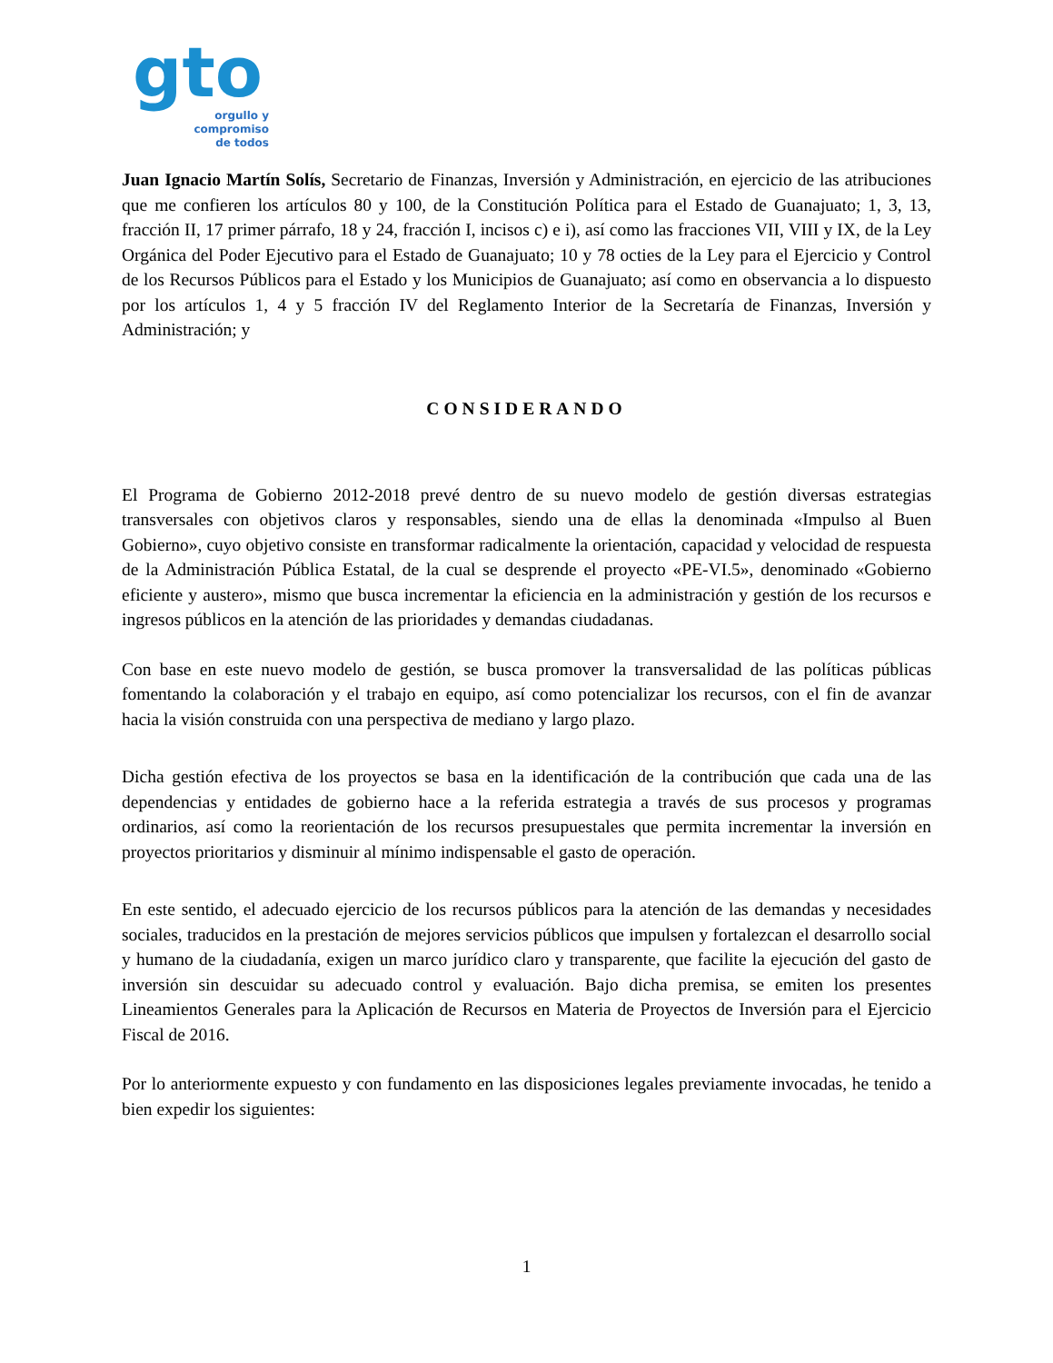gto
orgullo y
compromiso
de todos
Juan Ignacio Martín Solís, Secretario de Finanzas, Inversión y Administración, en ejercicio de las atribuciones que me confieren los artículos 80 y 100, de la Constitución Política para el Estado de Guanajuato; 1, 3, 13, fracción II, 17 primer párrafo, 18 y 24, fracción I, incisos c) e i), así como las fracciones VII, VIII y IX, de la Ley Orgánica del Poder Ejecutivo para el Estado de Guanajuato; 10 y 78 octies de la Ley para el Ejercicio y Control de los Recursos Públicos para el Estado y los Municipios de Guanajuato; así como en observancia a lo dispuesto por los artículos 1, 4 y 5 fracción IV del Reglamento Interior de la Secretaría de Finanzas, Inversión y Administración; y
CONSIDERANDO
El Programa de Gobierno 2012-2018 prevé dentro de su nuevo modelo de gestión diversas estrategias transversales con objetivos claros y responsables, siendo una de ellas la denominada «Impulso al Buen Gobierno», cuyo objetivo consiste en transformar radicalmente la orientación, capacidad y velocidad de respuesta de la Administración Pública Estatal, de la cual se desprende el proyecto «PE-VI.5», denominado «Gobierno eficiente y austero», mismo que busca incrementar la eficiencia en la administración y gestión de los recursos e ingresos públicos en la atención de las prioridades y demandas ciudadanas.
Con base en este nuevo modelo de gestión, se busca promover la transversalidad de las políticas públicas fomentando la colaboración y el trabajo en equipo, así como potencializar los recursos, con el fin de avanzar hacia la visión construida con una perspectiva de mediano y largo plazo.
Dicha gestión efectiva de los proyectos se basa en la identificación de la contribución que cada una de las dependencias y entidades de gobierno hace a la referida estrategia a través de sus procesos y programas ordinarios, así como la reorientación de los recursos presupuestales que permita incrementar la inversión en proyectos prioritarios y disminuir al mínimo indispensable el gasto de operación.
En este sentido, el adecuado ejercicio de los recursos públicos para la atención de las demandas y necesidades sociales, traducidos en la prestación de mejores servicios públicos que impulsen y fortalezcan el desarrollo social y humano de la ciudadanía, exigen un marco jurídico claro y transparente, que facilite la ejecución del gasto de inversión sin descuidar su adecuado control y evaluación. Bajo dicha premisa, se emiten los presentes Lineamientos Generales para la Aplicación de Recursos en Materia de Proyectos de Inversión para el Ejercicio Fiscal de 2016.
Por lo anteriormente expuesto y con fundamento en las disposiciones legales previamente invocadas, he tenido a bien expedir los siguientes:
1